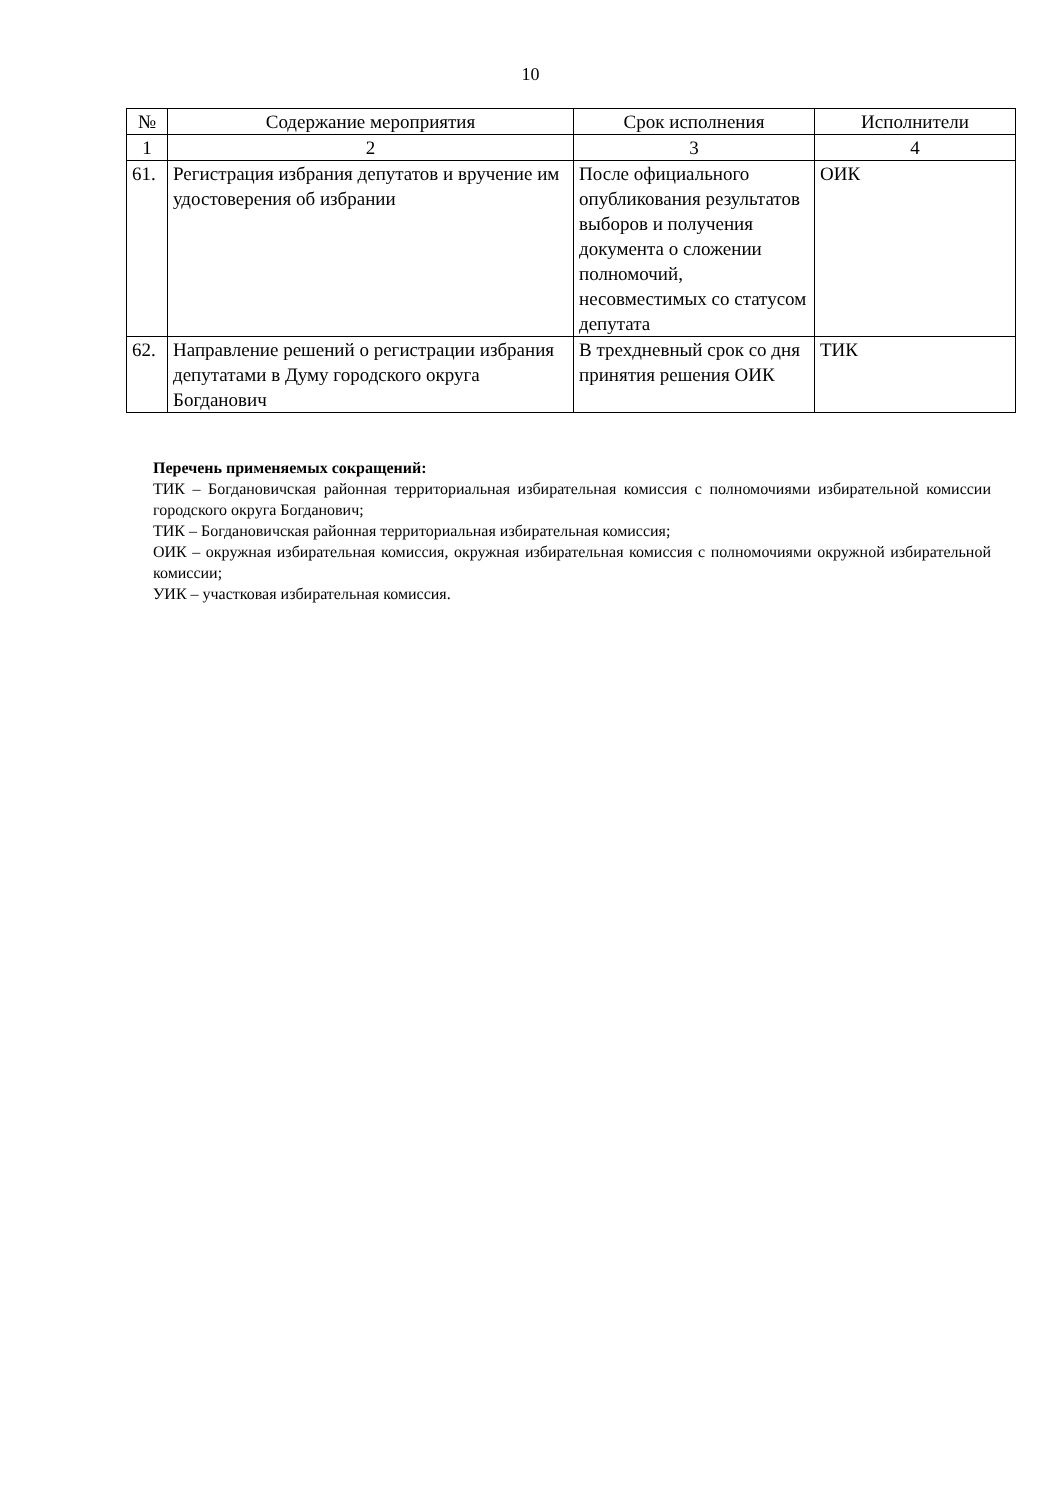10
| № | Содержание мероприятия | Срок исполнения | Исполнители |
| --- | --- | --- | --- |
| 1 | 2 | 3 | 4 |
| 61. | Регистрация избрания депутатов и вручение им удостоверения об избрании | После официального опубликования результатов выборов и получения документа о сложении полномочий, несовместимых со статусом депутата | ОИК |
| 62. | Направление решений о регистрации избрания депутатами в Думу городского округа Богданович | В трехдневный срок со дня принятия решения ОИК | ТИК |
Перечень применяемых сокращений:
ТИК – Богдановичская районная территориальная избирательная комиссия с полномочиями избирательной комиссии городского округа Богданович;
ТИК – Богдановичская районная территориальная избирательная комиссия;
ОИК – окружная избирательная комиссия, окружная избирательная комиссия с полномочиями окружной избирательной комиссии;
УИК – участковая избирательная комиссия.